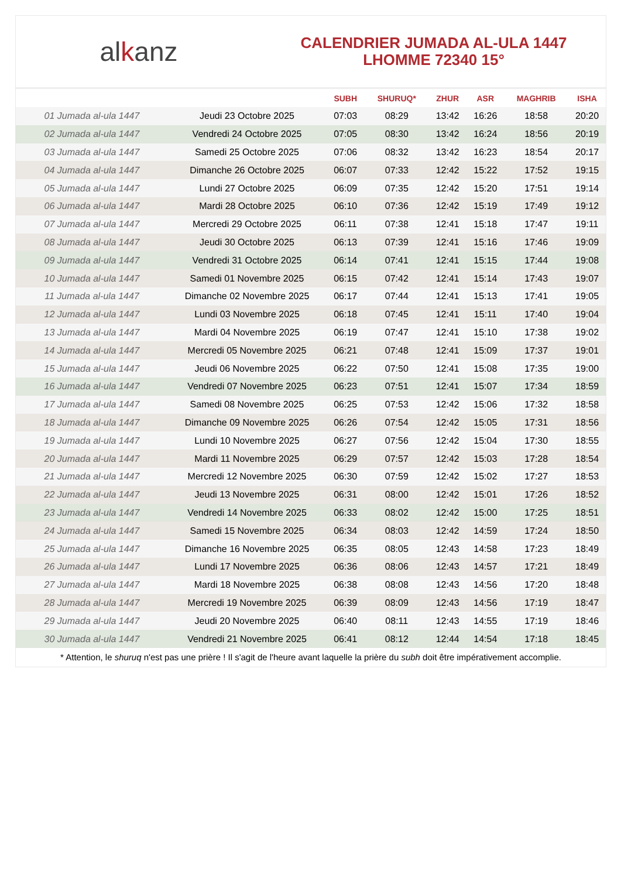alkanz
CALENDRIER JUMADA AL-ULA 1447
LHOMME 72340 15°
| | | SUBH | SHURUQ* | ZHUR | ASR | MAGHRIB | ISHA |
| --- | --- | --- | --- | --- | --- | --- | --- |
| 01 Jumada al-ula 1447 | Jeudi 23 Octobre 2025 | 07:03 | 08:29 | 13:42 | 16:26 | 18:58 | 20:20 |
| 02 Jumada al-ula 1447 | Vendredi 24 Octobre 2025 | 07:05 | 08:30 | 13:42 | 16:24 | 18:56 | 20:19 |
| 03 Jumada al-ula 1447 | Samedi 25 Octobre 2025 | 07:06 | 08:32 | 13:42 | 16:23 | 18:54 | 20:17 |
| 04 Jumada al-ula 1447 | Dimanche 26 Octobre 2025 | 06:07 | 07:33 | 12:42 | 15:22 | 17:52 | 19:15 |
| 05 Jumada al-ula 1447 | Lundi 27 Octobre 2025 | 06:09 | 07:35 | 12:42 | 15:20 | 17:51 | 19:14 |
| 06 Jumada al-ula 1447 | Mardi 28 Octobre 2025 | 06:10 | 07:36 | 12:42 | 15:19 | 17:49 | 19:12 |
| 07 Jumada al-ula 1447 | Mercredi 29 Octobre 2025 | 06:11 | 07:38 | 12:41 | 15:18 | 17:47 | 19:11 |
| 08 Jumada al-ula 1447 | Jeudi 30 Octobre 2025 | 06:13 | 07:39 | 12:41 | 15:16 | 17:46 | 19:09 |
| 09 Jumada al-ula 1447 | Vendredi 31 Octobre 2025 | 06:14 | 07:41 | 12:41 | 15:15 | 17:44 | 19:08 |
| 10 Jumada al-ula 1447 | Samedi 01 Novembre 2025 | 06:15 | 07:42 | 12:41 | 15:14 | 17:43 | 19:07 |
| 11 Jumada al-ula 1447 | Dimanche 02 Novembre 2025 | 06:17 | 07:44 | 12:41 | 15:13 | 17:41 | 19:05 |
| 12 Jumada al-ula 1447 | Lundi 03 Novembre 2025 | 06:18 | 07:45 | 12:41 | 15:11 | 17:40 | 19:04 |
| 13 Jumada al-ula 1447 | Mardi 04 Novembre 2025 | 06:19 | 07:47 | 12:41 | 15:10 | 17:38 | 19:02 |
| 14 Jumada al-ula 1447 | Mercredi 05 Novembre 2025 | 06:21 | 07:48 | 12:41 | 15:09 | 17:37 | 19:01 |
| 15 Jumada al-ula 1447 | Jeudi 06 Novembre 2025 | 06:22 | 07:50 | 12:41 | 15:08 | 17:35 | 19:00 |
| 16 Jumada al-ula 1447 | Vendredi 07 Novembre 2025 | 06:23 | 07:51 | 12:41 | 15:07 | 17:34 | 18:59 |
| 17 Jumada al-ula 1447 | Samedi 08 Novembre 2025 | 06:25 | 07:53 | 12:42 | 15:06 | 17:32 | 18:58 |
| 18 Jumada al-ula 1447 | Dimanche 09 Novembre 2025 | 06:26 | 07:54 | 12:42 | 15:05 | 17:31 | 18:56 |
| 19 Jumada al-ula 1447 | Lundi 10 Novembre 2025 | 06:27 | 07:56 | 12:42 | 15:04 | 17:30 | 18:55 |
| 20 Jumada al-ula 1447 | Mardi 11 Novembre 2025 | 06:29 | 07:57 | 12:42 | 15:03 | 17:28 | 18:54 |
| 21 Jumada al-ula 1447 | Mercredi 12 Novembre 2025 | 06:30 | 07:59 | 12:42 | 15:02 | 17:27 | 18:53 |
| 22 Jumada al-ula 1447 | Jeudi 13 Novembre 2025 | 06:31 | 08:00 | 12:42 | 15:01 | 17:26 | 18:52 |
| 23 Jumada al-ula 1447 | Vendredi 14 Novembre 2025 | 06:33 | 08:02 | 12:42 | 15:00 | 17:25 | 18:51 |
| 24 Jumada al-ula 1447 | Samedi 15 Novembre 2025 | 06:34 | 08:03 | 12:42 | 14:59 | 17:24 | 18:50 |
| 25 Jumada al-ula 1447 | Dimanche 16 Novembre 2025 | 06:35 | 08:05 | 12:43 | 14:58 | 17:23 | 18:49 |
| 26 Jumada al-ula 1447 | Lundi 17 Novembre 2025 | 06:36 | 08:06 | 12:43 | 14:57 | 17:21 | 18:49 |
| 27 Jumada al-ula 1447 | Mardi 18 Novembre 2025 | 06:38 | 08:08 | 12:43 | 14:56 | 17:20 | 18:48 |
| 28 Jumada al-ula 1447 | Mercredi 19 Novembre 2025 | 06:39 | 08:09 | 12:43 | 14:56 | 17:19 | 18:47 |
| 29 Jumada al-ula 1447 | Jeudi 20 Novembre 2025 | 06:40 | 08:11 | 12:43 | 14:55 | 17:19 | 18:46 |
| 30 Jumada al-ula 1447 | Vendredi 21 Novembre 2025 | 06:41 | 08:12 | 12:44 | 14:54 | 17:18 | 18:45 |
* Attention, le shuruq n'est pas une prière ! Il s'agit de l'heure avant laquelle la prière du subh doit être impérativement accomplie.